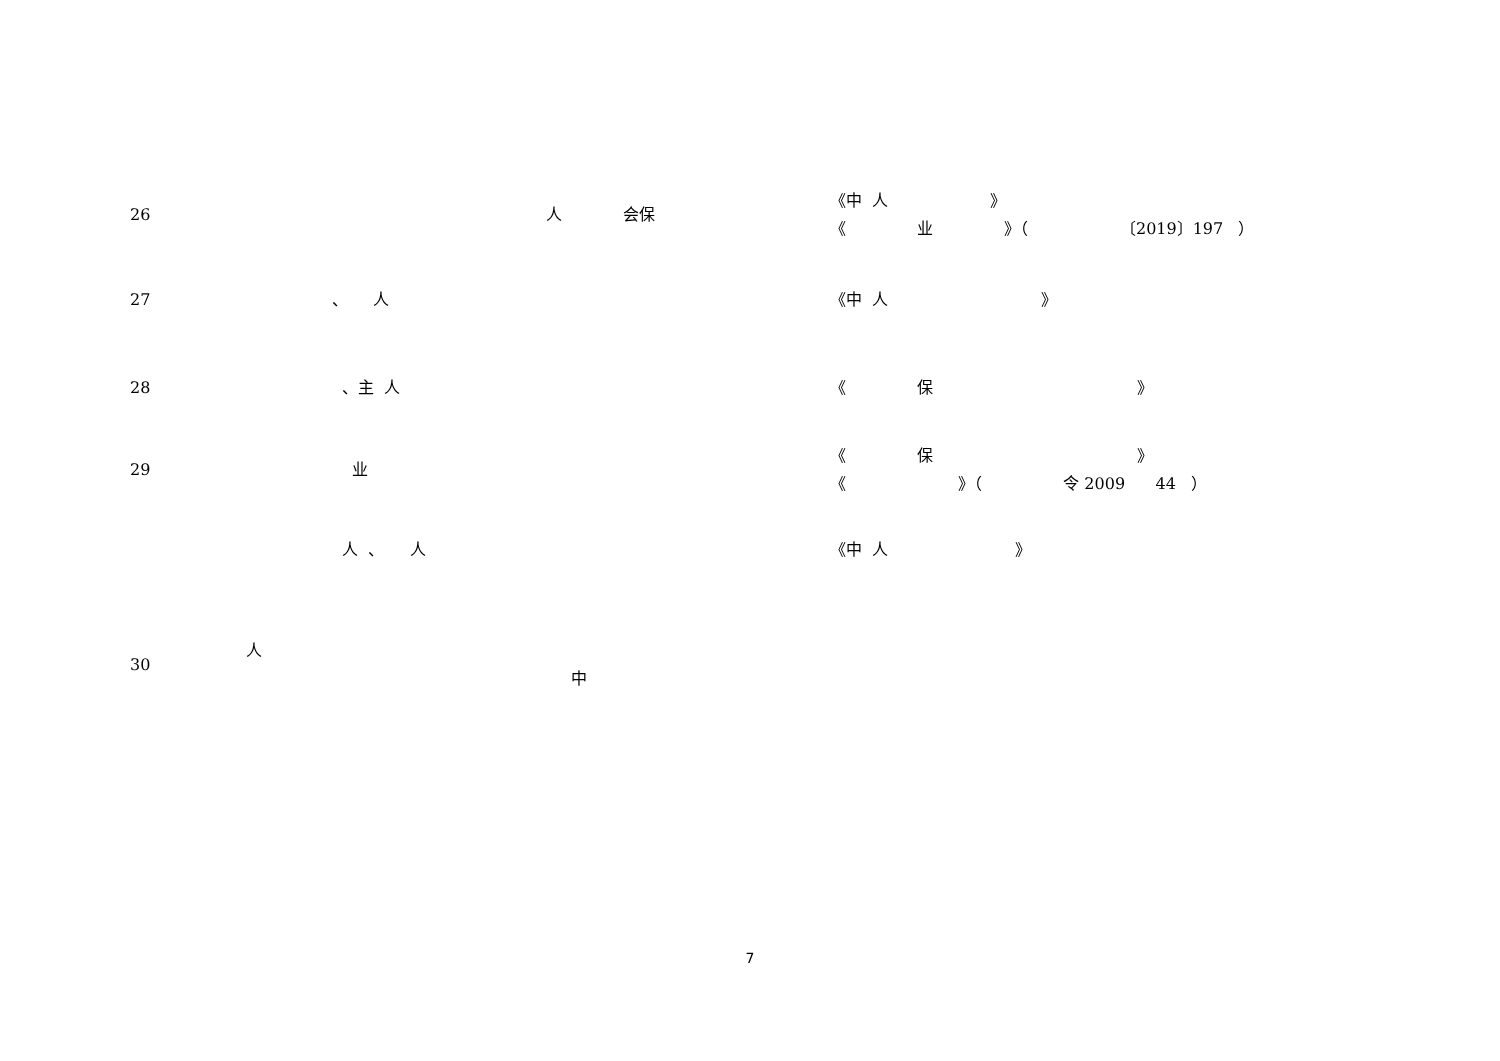| 26 | 人 会保 | 《中 人 》 《 业 》（ 〔2019〕197 ） |
| 27 | 、 人 | 《中 人 》 |
| 28 | 、主 人 | 《 保 》 |
| 29 | 业 | 《 保 》 《 》（ 令 2009 44 ） |
| | 人 、 人 | 《中 人 》 |
| 30 | 人 中 | |
7